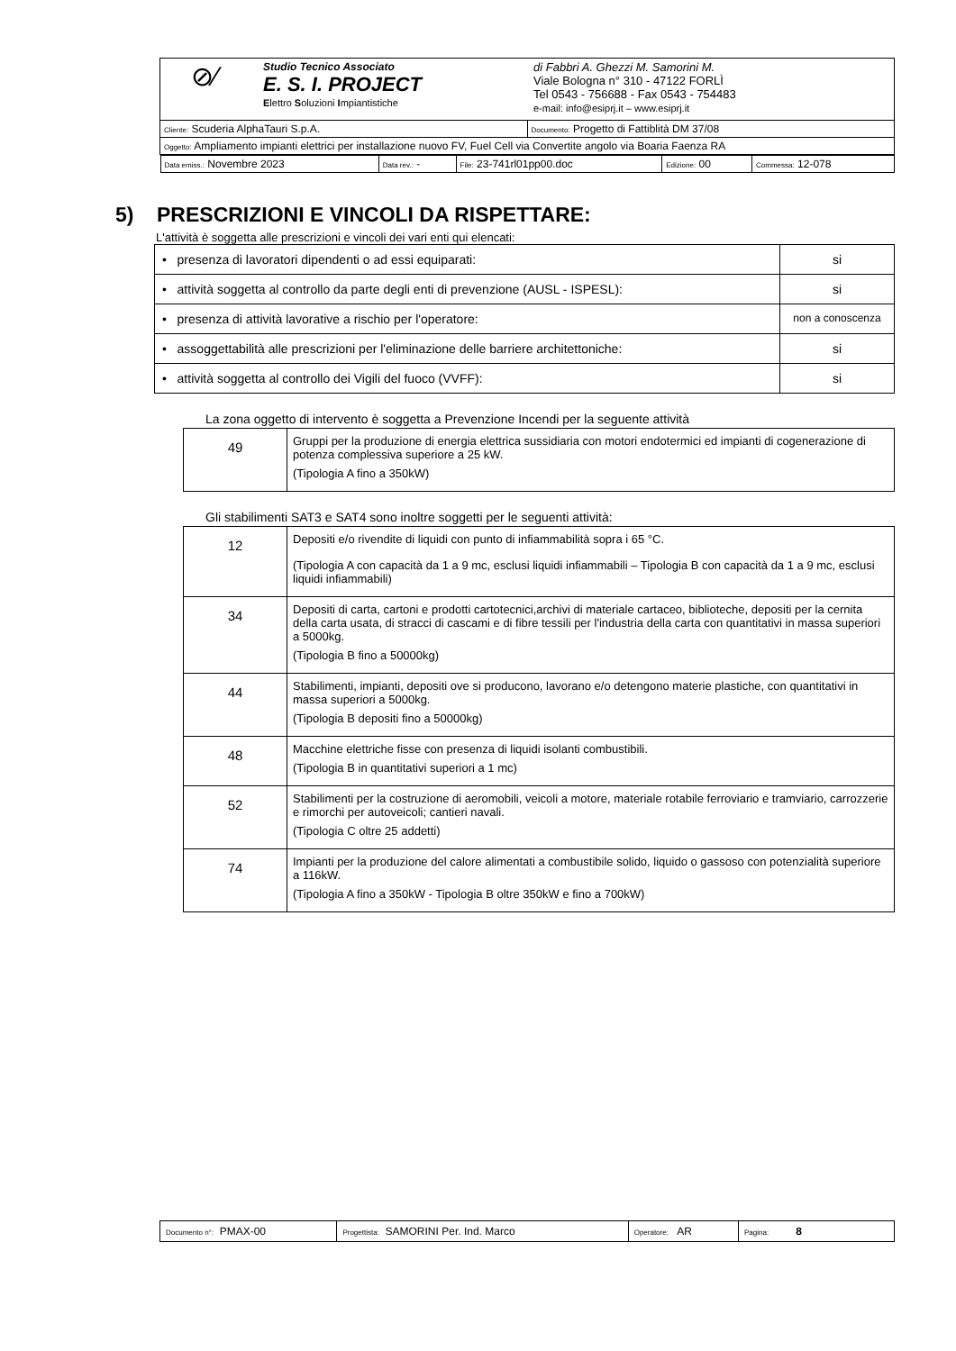| ⊘⁄ Studio Tecnico Associato E. S. I. PROJECT E lettro S oluzioni I mpiantistiche di Fabbri A. Ghezzi M. Samorini M. Viale Bologna n° 310 - 47122 FORLÌ Tel 0543 - 756688 - Fax 0543 - 754483 e-mail: info@esiprj.it – www.esiprj.it | |
| Cliente: Scuderia AlphaTauri S.p.A. | Documento: Progetto di Fattiblità DM 37/08 |
| Oggetto: Ampliamento impianti elettrici per installazione nuovo FV, Fuel Cell via Convertite angolo via Boaria Faenza RA | |
| / Data emiss.: Novembre 2023 / Data rev.: - / File: 23-741rl01pp00.doc / Edizione: 00 / Commessa: 12-078 / | |
5) PRESCRIZIONI E VINCOLI DA RISPETTARE:
L'attività è soggetta alle prescrizioni e vincoli dei vari enti qui elencati:
| • presenza di lavoratori dipendenti o ad essi equiparati: | si |
| • attività soggetta al controllo da parte degli enti di prevenzione (AUSL - ISPESL): | si |
| • presenza di attività lavorative a rischio per l'operatore: | non a conoscenza |
| • assoggettabilità alle prescrizioni per l'eliminazione delle barriere architettoniche: | si |
| • attività soggetta al controllo dei Vigili del fuoco (VVFF): | si |
La zona oggetto di intervento è soggetta a Prevenzione Incendi per la seguente attività
| 49 | Gruppi per la produzione di energia elettrica sussidiaria con motori endotermici ed impianti di cogenerazione di potenza complessiva superiore a 25 kW. (Tipologia A fino a 350kW) |
Gli stabilimenti SAT3 e SAT4 sono inoltre soggetti per le seguenti attività:
| 12 | Depositi e/o rivendite di liquidi con punto di infiammabilità sopra i 65 °C. (Tipologia A con capacità da 1 a 9 mc, esclusi liquidi infiammabili – Tipologia B con capacità da 1 a 9 mc, esclusi liquidi infiammabili) |
| 34 | Depositi di carta, cartoni e prodotti cartotecnici,archivi di materiale cartaceo, biblioteche, depositi per la cernita della carta usata, di stracci di cascami e di fibre tessili per l'industria della carta con quantitativi in massa superiori a 5000kg. (Tipologia B fino a 50000kg) |
| 44 | Stabilimenti, impianti, depositi ove si producono, lavorano e/o detengono materie plastiche, con quantitativi in massa superiori a 5000kg. (Tipologia B depositi fino a 50000kg) |
| 48 | Macchine elettriche fisse con presenza di liquidi isolanti combustibili. (Tipologia B in quantitativi superiori a 1 mc) |
| 52 | Stabilimenti per la costruzione di aeromobili, veicoli a motore, materiale rotabile ferroviario e tramviario, carrozzerie e rimorchi per autoveicoli; cantieri navali. (Tipologia C oltre 25 addetti) |
| 74 | Impianti per la produzione del calore alimentati a combustibile solido, liquido o gassoso con potenzialità superiore a 116kW. (Tipologia A fino a 350kW - Tipologia B oltre 350kW e fino a 700kW) |
| Documento n°: PMAX-00 | Progettista: SAMORINI Per. Ind. Marco | Operatore: AR | Pagina: 8 |